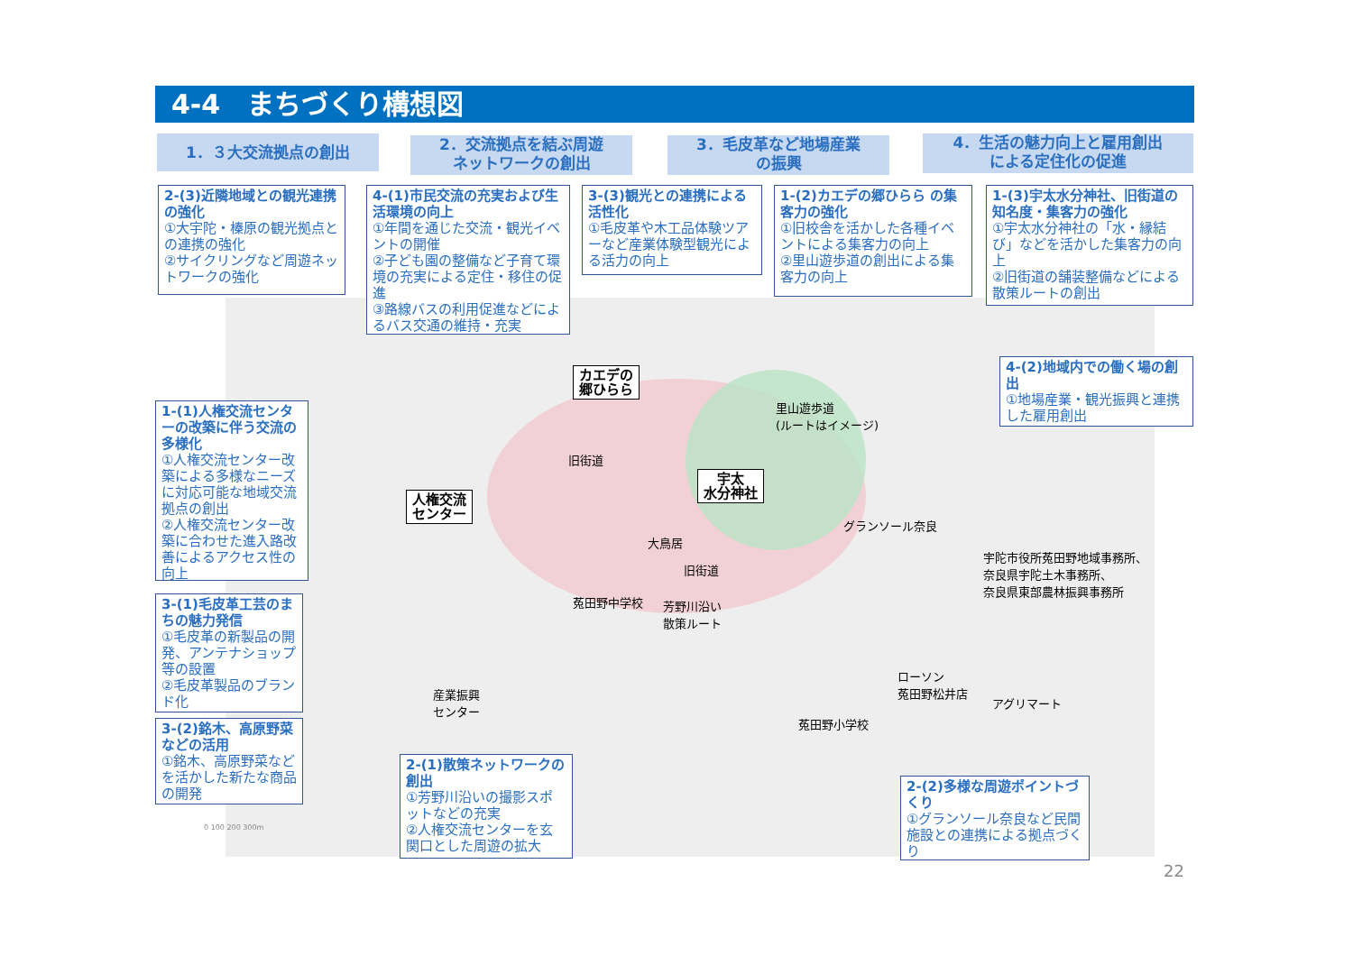4-4　まちづくり構想図
1．３大交流拠点の創出
2．交流拠点を結ぶ周遊
ネットワークの創出
3．毛皮革など地場産業
の振興
4．生活の魅力向上と雇用創出
による定住化の促進
2-(3)近隣地域との観光連携の強化
①大宇陀・榛原の観光拠点との連携の強化
②サイクリングなど周遊ネットワークの強化
4-(1)市民交流の充実および生活環境の向上
①年間を通じた交流・観光イベントの開催
②子ども園の整備など子育て環境の充実による定住・移住の促進
③路線バスの利用促進などによるバス交通の維持・充実
3-(3)観光との連携による活性化
①毛皮革や木工品体験ツアーなど産業体験型観光による活力の向上
1-(2)カエデの郷ひらら の集客力の強化
①旧校舎を活かした各種イベントによる集客力の向上
②里山遊歩道の創出による集客力の向上
1-(3)宇太水分神社、旧街道の知名度・集客力の強化
①宇太水分神社の「水・縁結び」などを活かした集客力の向上
②旧街道の舗装整備などによる散策ルートの創出
4-(2)地域内での働く場の創出
①地場産業・観光振興と連携した雇用創出
1-(1)人権交流センターの改築に伴う交流の多様化
①人権交流センター改築による多様なニーズに対応可能な地域交流拠点の創出
②人権交流センター改築に合わせた進入路改善によるアクセス性の向上
3-(1)毛皮革工芸のまちの魅力発信
①毛皮革の新製品の開発、アンテナショップ等の設置
②毛皮革製品のブランド化
3-(2)銘木、高原野菜などの活用
①銘木、高原野菜などを活かした新たな商品の開発
2-(1)散策ネットワークの創出
①芳野川沿いの撮影スポットなどの充実
②人権交流センターを玄関口とした周遊の拡大
2-(2)多様な周遊ポイントづくり
①グランソール奈良など民間施設との連携による拠点づくり
カエデの
郷ひらら
人権交流
センター
宇太
水分神社
里山遊歩道
(ルートはイメージ)
旧街道
大鳥居
旧街道
グランソール奈良
宇陀市役所菟田野地域事務所、
奈良県宇陀土木事務所、
奈良県東部農林振興事務所
菟田野中学校
芳野川沿い
散策ルート
産業振興
センター
ローソン
菟田野松井店
アグリマート
菟田野小学校
0 100 200 300m
22